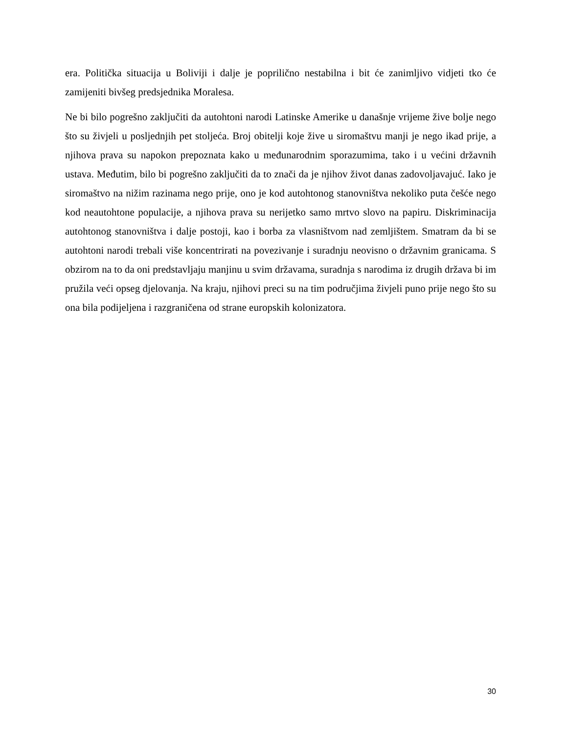era. Politička situacija u Boliviji i dalje je poprilično nestabilna i bit će zanimljivo vidjeti tko će zamijeniti bivšeg predsjednika Moralesa.
Ne bi bilo pogrešno zaključiti da autohtoni narodi Latinske Amerike u današnje vrijeme žive bolje nego što su živjeli u posljednjih pet stoljeća. Broj obitelji koje žive u siromaštvu manji je nego ikad prije, a njihova prava su napokon prepoznata kako u međunarodnim sporazumima, tako i u većini državnih ustava. Međutim, bilo bi pogrešno zaključiti da to znači da je njihov život danas zadovoljavajuć. Iako je siromaštvo na nižim razinama nego prije, ono je kod autohtonog stanovništva nekoliko puta češće nego kod neautohtone populacije, a njihova prava su nerijetko samo mrtvo slovo na papiru. Diskriminacija autohtonog stanovništva i dalje postoji, kao i borba za vlasništvom nad zemljištem. Smatram da bi se autohtoni narodi trebali više koncentrirati na povezivanje i suradnju neovisno o državnim granicama. S obzirom na to da oni predstavljaju manjinu u svim državama, suradnja s narodima iz drugih država bi im pružila veći opseg djelovanja. Na kraju, njihovi preci su na tim područjima živjeli puno prije nego što su ona bila podijeljena i razgraničena od strane europskih kolonizatora.
30